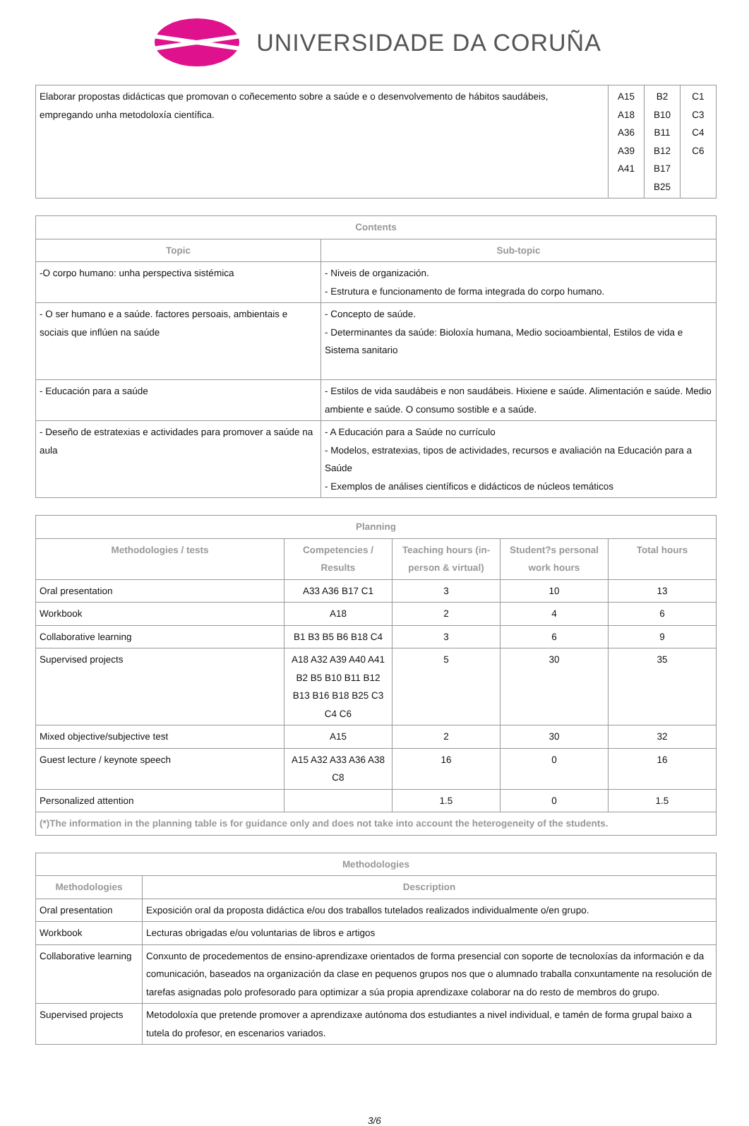UNIVERSIDADE DA CORUÑA
| Elaborar propostas didácticas que promovan o coñecemento sobre a saúde e o desenvolvemento de hábitos saudábeis, empregando unha metodoloxía científica. | A15 A18 A36 A39 A41 | B2 B10 B11 B12 B17 B25 | C1 C3 C4 C6 |
| Contents | |
| --- | --- |
| Topic | Sub-topic |
| -O corpo humano: unha perspectiva sistémica | - Niveis de organización. - Estrutura e funcionamento de forma integrada do corpo humano. |
| - O ser humano e a saúde. factores persoais, ambientais e sociais que inflúen na saúde | - Concepto de saúde. - Determinantes da saúde: Bioloxía humana, Medio socioambiental, Estilos de vida e Sistema sanitario |
| - Educación para a saúde | - Estilos de vida saudábeis e non saudábeis. Hixiene e saúde. Alimentación e saúde. Medio ambiente e saúde. O consumo sostible e a saúde. |
| - Deseño de estratexias e actividades para promover a saúde na aula | - A Educación para a Saúde no currículo - Modelos, estratexias, tipos de actividades, recursos e avaliación na Educación para a Saúde - Exemplos de análises científicos e didácticos de núcleos temáticos |
| Planning | | | | |
| --- | --- | --- | --- | --- |
| Methodologies / tests | Competencies / Results | Teaching hours (in-person & virtual) | Student?s personal work hours | Total hours |
| Oral presentation | A33 A36 B17 C1 | 3 | 10 | 13 |
| Workbook | A18 | 2 | 4 | 6 |
| Collaborative learning | B1 B3 B5 B6 B18 C4 | 3 | 6 | 9 |
| Supervised projects | A18 A32 A39 A40 A41 B2 B5 B10 B11 B12 B13 B16 B18 B25 C3 C4 C6 | 5 | 30 | 35 |
| Mixed objective/subjective test | A15 | 2 | 30 | 32 |
| Guest lecture / keynote speech | A15 A32 A33 A36 A38 C8 | 16 | 0 | 16 |
| Personalized attention | | 1.5 | 0 | 1.5 |
| (*)The information in the planning table is for guidance only and does not take into account the heterogeneity of the students. | | | | |
| Methodologies | |
| --- | --- |
| Methodologies | Description |
| Oral presentation | Exposición oral da proposta didáctica e/ou dos traballos tutelados realizados individualmente o/en grupo. |
| Workbook | Lecturas obrigadas e/ou voluntarias de libros e artigos |
| Collaborative learning | Conxunto de procedementos de ensino-aprendizaxe orientados de forma presencial con soporte de tecnoloxías da información e da comunicación, baseados na organización da clase en pequenos grupos nos que o alumnado traballa conxuntamente na resolución de tarefas asignadas polo profesorado para optimizar a súa propia aprendizaxe colaborar na do resto de membros do grupo. |
| Supervised projects | Metodoloxía que pretende promover a aprendizaxe autónoma dos estudiantes a nivel individual, e tamén de forma grupal baixo a tutela do profesor, en escenarios variados. |
3/6